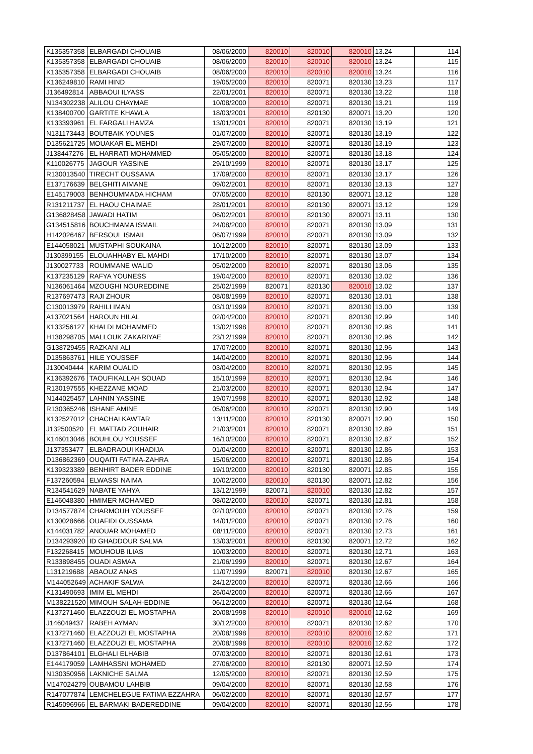| K135357358 | ELBARGADI CHOUAIB | 08/06/2000 | 820010 | 820010 | 820010 | 13.24 | 114 |
| K135357358 | ELBARGADI CHOUAIB | 08/06/2000 | 820010 | 820010 | 820010 | 13.24 | 115 |
| K135357358 | ELBARGADI CHOUAIB | 08/06/2000 | 820010 | 820010 | 820010 | 13.24 | 116 |
| K136249810 | RAMI HIND | 19/05/2000 | 820010 | 820071 | 820130 | 13.23 | 117 |
| J136492814 | ABBAOUI ILYASS | 22/01/2001 | 820010 | 820071 | 820130 | 13.22 | 118 |
| N134302238 | ALILOU CHAYMAE | 10/08/2000 | 820010 | 820071 | 820130 | 13.21 | 119 |
| K138400700 | GARTITE KHAWLA | 18/03/2001 | 820010 | 820130 | 820071 | 13.20 | 120 |
| K133393961 | EL FARGALI HAMZA | 13/01/2001 | 820010 | 820071 | 820130 | 13.19 | 121 |
| N131173443 | BOUTBAIK YOUNES | 01/07/2000 | 820010 | 820071 | 820130 | 13.19 | 122 |
| D135621725 | MOUAKAR EL MEHDI | 29/07/2000 | 820010 | 820071 | 820130 | 13.19 | 123 |
| J138447276 | EL HARRATI MOHAMMED | 05/05/2000 | 820010 | 820071 | 820130 | 13.18 | 124 |
| K110026775 | JAGOUR YASSINE | 29/10/1999 | 820010 | 820071 | 820130 | 13.17 | 125 |
| R130013540 | TIRECHT OUSSAMA | 17/09/2000 | 820010 | 820071 | 820130 | 13.17 | 126 |
| E137176639 | BELGHITI AIMANE | 09/02/2001 | 820010 | 820071 | 820130 | 13.13 | 127 |
| E145179003 | BENHOUMMADA HICHAM | 07/05/2000 | 820010 | 820130 | 820071 | 13.12 | 128 |
| R131211737 | EL HAOU CHAIMAE | 28/01/2001 | 820010 | 820130 | 820071 | 13.12 | 129 |
| G136828458 | JAWADI HATIM | 06/02/2001 | 820010 | 820130 | 820071 | 13.11 | 130 |
| G134515816 | BOUCHMAMA ISMAIL | 24/08/2000 | 820010 | 820071 | 820130 | 13.09 | 131 |
| H142026467 | BERSOUL ISMAIL | 06/07/1999 | 820010 | 820071 | 820130 | 13.09 | 132 |
| E144058021 | MUSTAPHI SOUKAINA | 10/12/2000 | 820010 | 820071 | 820130 | 13.09 | 133 |
| J130399155 | ELOUAHHABY EL MAHDI | 17/10/2000 | 820010 | 820071 | 820130 | 13.07 | 134 |
| J130027733 | ROUMMANE WALID | 05/02/2000 | 820010 | 820071 | 820130 | 13.06 | 135 |
| K137235129 | RAFYA YOUNESS | 19/04/2000 | 820010 | 820071 | 820130 | 13.02 | 136 |
| N136061464 | MZOUGHI NOUREDDINE | 25/02/1999 | 820071 | 820130 | 820010 | 13.02 | 137 |
| R137697473 | RAJI ZHOUR | 08/08/1999 | 820010 | 820071 | 820130 | 13.01 | 138 |
| C130013979 | RAHILI IMAN | 03/10/1999 | 820010 | 820071 | 820130 | 13.00 | 139 |
| A137021564 | HAROUN HILAL | 02/04/2000 | 820010 | 820071 | 820130 | 12.99 | 140 |
| K133256127 | KHALDI MOHAMMED | 13/02/1998 | 820010 | 820071 | 820130 | 12.98 | 141 |
| H138298705 | MALLOUK ZAKARIYAE | 23/12/1999 | 820010 | 820071 | 820130 | 12.96 | 142 |
| G138729455 | RAZKANI ALI | 17/07/2000 | 820010 | 820071 | 820130 | 12.96 | 143 |
| D135863761 | HILE YOUSSEF | 14/04/2000 | 820010 | 820071 | 820130 | 12.96 | 144 |
| J130040444 | KARIM OUALID | 03/04/2000 | 820010 | 820071 | 820130 | 12.95 | 145 |
| K136392676 | TAOUFIKALLAH SOUAD | 15/10/1999 | 820010 | 820071 | 820130 | 12.94 | 146 |
| R130197555 | KHEZZANE MOAD | 21/03/2000 | 820010 | 820071 | 820130 | 12.94 | 147 |
| N144025457 | LAHNIN YASSINE | 19/07/1998 | 820010 | 820071 | 820130 | 12.92 | 148 |
| R130365246 | ISHANE AMINE | 05/06/2000 | 820010 | 820071 | 820130 | 12.90 | 149 |
| K132527012 | CHACHAI KAWTAR | 13/11/2000 | 820010 | 820130 | 820071 | 12.90 | 150 |
| J132500520 | EL MATTAD ZOUHAIR | 21/03/2001 | 820010 | 820071 | 820130 | 12.89 | 151 |
| K146013046 | BOUHLOU YOUSSEF | 16/10/2000 | 820010 | 820071 | 820130 | 12.87 | 152 |
| J137353477 | ELBADRAOUI KHADIJA | 01/04/2000 | 820010 | 820071 | 820130 | 12.86 | 153 |
| D136862369 | OUQAITI FATIMA-ZAHRA | 15/06/2000 | 820010 | 820071 | 820130 | 12.86 | 154 |
| K139323389 | BENHIRT BADER EDDINE | 19/10/2000 | 820010 | 820130 | 820071 | 12.85 | 155 |
| F137260594 | ELWASSI NAIMA | 10/02/2000 | 820010 | 820130 | 820071 | 12.82 | 156 |
| R134541629 | NABATE YAHYA | 13/12/1999 | 820071 | 820010 | 820130 | 12.82 | 157 |
| E146048380 | HMIMER MOHAMED | 08/02/2000 | 820010 | 820071 | 820130 | 12.81 | 158 |
| D134577874 | CHARMOUH YOUSSEF | 02/10/2000 | 820010 | 820071 | 820130 | 12.76 | 159 |
| K130028666 | OUAFIDI OUSSAMA | 14/01/2000 | 820010 | 820071 | 820130 | 12.76 | 160 |
| K144031782 | ANOUAR MOHAMED | 08/11/2000 | 820010 | 820071 | 820130 | 12.73 | 161 |
| D134293920 | ID GHADDOUR SALMA | 13/03/2001 | 820010 | 820130 | 820071 | 12.72 | 162 |
| F132268415 | MOUHOUB ILIAS | 10/03/2000 | 820010 | 820071 | 820130 | 12.71 | 163 |
| R133898455 | OUADI ASMAA | 21/06/1999 | 820010 | 820071 | 820130 | 12.67 | 164 |
| L131219688 | ABAOUZ ANAS | 11/07/1999 | 820071 | 820010 | 820130 | 12.67 | 165 |
| M144052649 | ACHAKIF SALWA | 24/12/2000 | 820010 | 820071 | 820130 | 12.66 | 166 |
| K131490693 | IMIM EL MEHDI | 26/04/2000 | 820010 | 820071 | 820130 | 12.66 | 167 |
| M138221520 | MIMOUH SALAH-EDDINE | 06/12/2000 | 820010 | 820071 | 820130 | 12.64 | 168 |
| K137271460 | ELAZZOUZI EL MOSTAPHA | 20/08/1998 | 820010 | 820010 | 820010 | 12.62 | 169 |
| J146049437 | RABEH AYMAN | 30/12/2000 | 820010 | 820071 | 820130 | 12.62 | 170 |
| K137271460 | ELAZZOUZI EL MOSTAPHA | 20/08/1998 | 820010 | 820010 | 820010 | 12.62 | 171 |
| K137271460 | ELAZZOUZI EL MOSTAPHA | 20/08/1998 | 820010 | 820010 | 820010 | 12.62 | 172 |
| D137864101 | ELGHALI ELHABIB | 07/03/2000 | 820010 | 820071 | 820130 | 12.61 | 173 |
| E144179059 | LAMHASSNI MOHAMED | 27/06/2000 | 820010 | 820130 | 820071 | 12.59 | 174 |
| N130350956 | LAKNICHE SALMA | 12/05/2000 | 820010 | 820071 | 820130 | 12.59 | 175 |
| M147024279 | OUBAMOU LAHBIB | 09/04/2000 | 820010 | 820071 | 820130 | 12.58 | 176 |
| R147077874 | LEMCHELEGUE FATIMA EZZAHRA | 06/02/2000 | 820010 | 820071 | 820130 | 12.57 | 177 |
| R145096966 | EL BARMAKI BADEREDDINE | 09/04/2000 | 820010 | 820071 | 820130 | 12.56 | 178 |